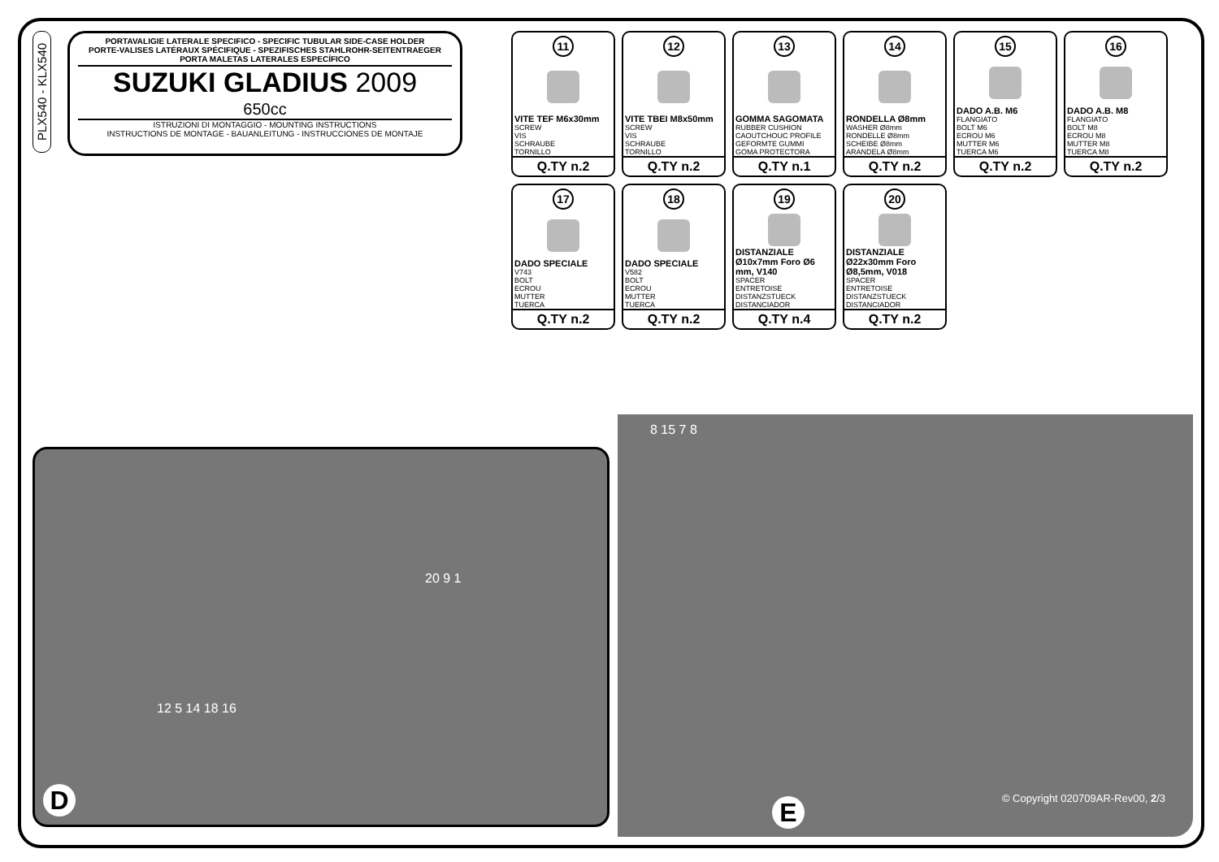PLX540 - KLX540
PORTAVALIGIE LATERALE SPECIFICO - SPECIFIC TUBULAR SIDE-CASE HOLDER
PORTE-VALISES LATÉRAUX SPÉCIFIQUE - SPEZIFISCHES STAHLROHR-SEITENTRAEGER
PORTA MALETAS LATERALES ESPECÍFICO
SUZUKI GLADIUS 2009
650cc
ISTRUZIONI DI MONTAGGIO - MOUNTING INSTRUCTIONS
INSTRUCTIONS DE MONTAGE - BAUANLEITUNG - INSTRUCCIONES DE MONTAJE
11
VITE TEF M6x30mm
SCREW
VIS
SCHRAUBE
TORNILLO
Q.TY n.2
12
VITE TBEI M8x50mm
SCREW
VIS
SCHRAUBE
TORNILLO
Q.TY n.2
13
GOMMA SAGOMATA
RUBBER CUSHION
CAOUTCHOUC PROFILE
GEFORMTE GUMMI
GOMA PROTECTORA
Q.TY n.1
14
RONDELLA Ø8mm
WASHER Ø8mm
RONDELLE Ø8mm
SCHEIBE Ø8mm
ARANDELA Ø8mm
Q.TY n.2
15
DADO A.B. M6
FLANGIATO
BOLT M6
ECROU M6
MUTTER M6
TUERCA M6
Q.TY n.2
16
DADO A.B. M8
FLANGIATO
BOLT M8
ECROU M8
MUTTER M8
TUERCA M8
Q.TY n.2
17
DADO SPECIALE
V743
BOLT
ECROU
MUTTER
TUERCA
Q.TY n.2
18
DADO SPECIALE
V582
BOLT
ECROU
MUTTER
TUERCA
Q.TY n.2
19
DISTANZIALE Ø10x7mm Foro Ø6 mm, V140
SPACER
ENTRETOISE
DISTANZSTUECK
DISTANCIADOR
Q.TY n.4
20
DISTANZIALE Ø22x30mm Foro Ø8,5mm, V018
SPACER
ENTRETOISE
DISTANZSTUECK
DISTANCIADOR
Q.TY n.2
20 9 1
12 5 14 18 16
D
8 15 7 8
E
© Copyright 020709AR-Rev00, 2/3